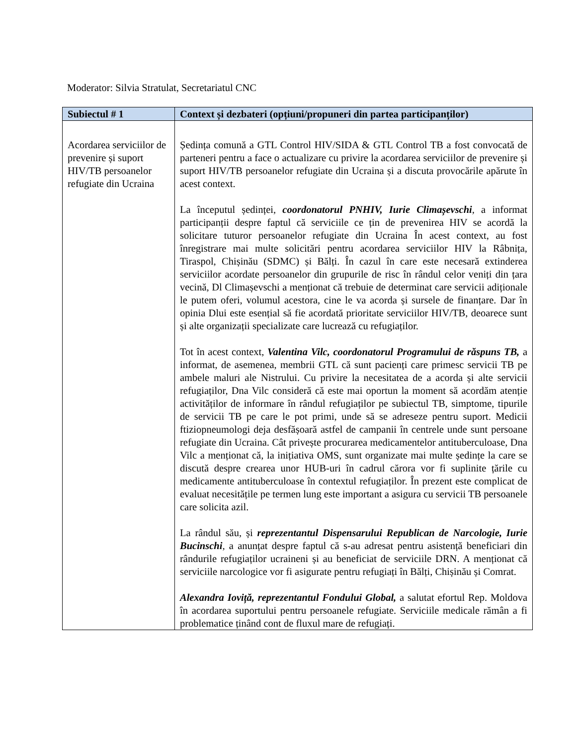Moderator: Silvia Stratulat, Secretariatul CNC
| Subiectul # 1 | Context și dezbateri (opțiuni/propuneri din partea participanților) |
| --- | --- |
| Acordarea serviciilor de prevenire și suport HIV/TB persoanelor refugiate din Ucraina | Ședința comună a GTL Control HIV/SIDA & GTL Control TB a fost convocată de parteneri pentru a face o actualizare cu privire la acordarea serviciilor de prevenire și suport HIV/TB persoanelor refugiate din Ucraina și a discuta provocările apărute în acest context. La începutul ședinței, coordonatorul PNHIV, Iurie Climașevschi , a informat participanții despre faptul că serviciile ce țin de prevenirea HIV se acordă la solicitare tuturor persoanelor refugiate din Ucraina În acest context, au fost înregistrare mai multe solicitări pentru acordarea serviciilor HIV la Râbnița, Tiraspol, Chișinău (SDMC) și Bălți. În cazul în care este necesară extinderea serviciilor acordate persoanelor din grupurile de risc în rândul celor veniți din țara vecină, Dl Climașevschi a menționat că trebuie de determinat care servicii adiționale le putem oferi, volumul acestora, cine le va acorda și sursele de finanțare. Dar în opinia Dlui este esențial să fie acordată prioritate serviciilor HIV/TB, deoarece sunt și alte organizații specializate care lucrează cu refugiaților. Tot în acest context, Valentina Vilc, coordonatorul Programului de răspuns TB, a informat, de asemenea, membrii GTL că sunt pacienți care primesc servicii TB pe ambele maluri ale Nistrului. Cu privire la necesitatea de a acorda și alte servicii refugiaților, Dna Vilc consideră că este mai oportun la moment să acordăm atenție activităților de informare în rândul refugiaților pe subiectul TB, simptome, tipurile de servicii TB pe care le pot primi, unde să se adreseze pentru suport. Medicii ftiziopneumologi deja desfășoară astfel de campanii în centrele unde sunt persoane refugiate din Ucraina. Cât privește procurarea medicamentelor antituberculoase, Dna Vilc a menționat că, la inițiativa OMS, sunt organizate mai multe ședințe la care se discută despre crearea unor HUB-uri în cadrul cărora vor fi suplinite țările cu medicamente antituberculoase în contextul refugiaților. În prezent este complicat de evaluat necesitățile pe termen lung este important a asigura cu servicii TB persoanele care solicita azil. La rândul său, și reprezentantul Dispensarului Republican de Narcologie, Iurie Bucinschi , a anunțat despre faptul că s-au adresat pentru asistență beneficiari din rândurile refugiaților ucraineni și au beneficiat de serviciile DRN. A menționat că serviciile narcologice vor fi asigurate pentru refugiați în Bălți, Chișinău și Comrat. Alexandra Ioviță, reprezentantul Fondului Global, a salutat efortul Rep. Moldova în acordarea suportului pentru persoanele refugiate. Serviciile medicale rămân a fi problematice ținând cont de fluxul mare de refugiați. |